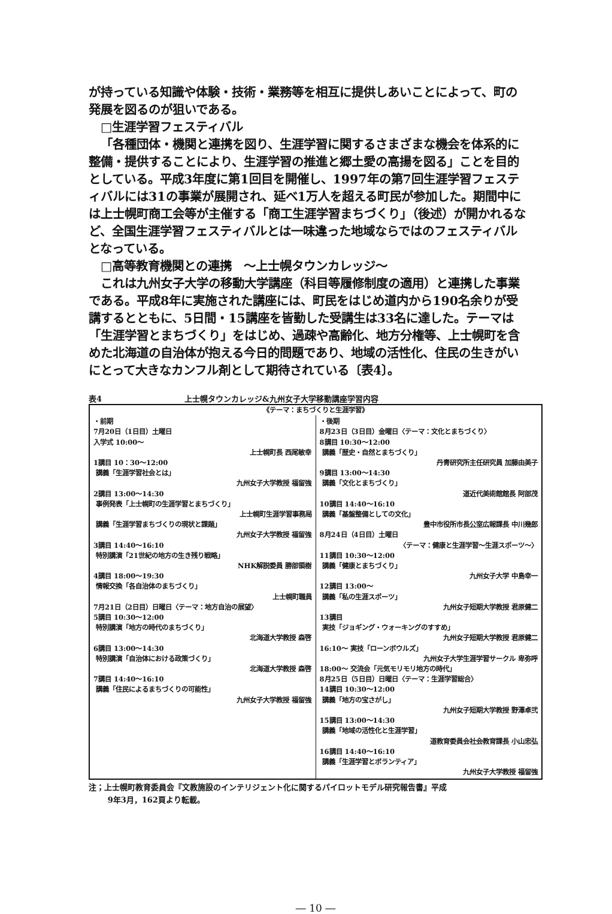が持っている知識や体験・技術・業務等を相互に提供しあいことによって、町の発展を図るのが狙いである。
□生涯学習フェスティバル
「各種団体・機関と連携を図り、生涯学習に関するさまざまな機会を体系的に整備・提供することにより、生涯学習の推進と郷土愛の高揚を図る」ことを目的としている。平成3年度に第1回目を開催し、1997年の第7回生涯学習フェスティバルには31の事業が展開され、延べ1万人を超える町民が参加した。期間中には上士幌町商工会等が主催する「商工生涯学習まちづくり」（後述）が開かれるなど、全国生涯学習フェスティバルとは一味違った地域ならではのフェスティバルとなっている。
□高等教育機関との連携　～上士幌タウンカレッジ～
これは九州女子大学の移動大学講座（科目等履修制度の適用）と連携した事業である。平成8年に実施された講座には、町民をはじめ道内から190名余りが受講するとともに、5日間・15講座を皆勤した受講生は33名に達した。テーマは「生涯学習とまちづくり」をはじめ、過疎や高齢化、地方分権等、上士幌町を含めた北海道の自治体が抱える今日的問題であり、地域の活性化、住民の生きがいにとって大きなカンフル剤として期待されている〔表4〕。
表4 上士幌タウンカレッジ&九州女子大学移動講座学習内容
| 《テーマ：まちづくりと生涯学習》 | |
| ・前期 7月20日（1日目）土曜日 入学式 10:00～ 上士幌町長 西尾敏幸 1講目 10：30～12:00 講義「生涯学習社会とは」 九州女子大学教授 福留強 2講目 13:00～14:30 事例発表「上士幌町の生涯学習とまちづくり」 上士幌町生涯学習事務局 講義「生涯学習まちづくりの現状と課題」 九州女子大学教授 福留強 3講目 14:40～16:10 特別講演「21世紀の地方の生き残り戦略」 NHK解説委員 勝部領樹 4講目 18:00～19:30 情報交換「各自治体のまちづくり」 上士幌町職員 7月21日（2日目）日曜日〈テーマ：地方自治の展望〉 5講目 10:30～12:00 特別講演「地方の時代のまちづくり」 北海道大学教授 森啓 6講目 13:00～14:30 特別講演「自治体における政策づくり」 北海道大学教授 森啓 7講目 14:40～16:10 講義「住民によるまちづくりの可能性」 九州女子大学教授 福留強 | ・後期 8月23日（3日目）金曜日〈テーマ：文化とまちづくり〉 8講目 10:30～12:00 講義「歴史・自然とまちづくり」 丹青研究所主任研究員 加藤由美子 9講目 13:00～14:30 講義「文化とまちづくり」 道近代美術館館長 阿部茂 10講目 14:40～16:10 講義「基盤整備としての文化」 豊中市役所市長公室広報課長 中川幾郎 8月24日（4日目）土曜日 〈テーマ：健康と生涯学習～生涯スポーツ～〉 11講目 10:30～12:00 講義「健康とまちづくり」 九州女子大学 中島幸一 12講目 13:00～ 講義「私の生涯スポーツ」 九州女子短期大学教授 君原健二 13講目 実技「ジョギング・ウォーキングのすすめ」 九州女子短期大学教授 君原健二 16:10～ 実技「ローンボウルズ」 九州女子大学生涯学習サークル 卑弥呼 18:00～ 交流会「元気モリモリ地方の時代」 8月25日（5日目）日曜日〈テーマ：生涯学習総合〉 14講目 10:30～12:00 講義「地方の宝さがし」 九州女子短期大学教授 野澤卓弐 15講目 13:00～14:30 講義「地域の活性化と生涯学習」 道教育委員会社会教育課長 小山忠弘 16講目 14:40～16:10 講義「生涯学習とボランティア」 九州女子大学教授 福留強 |
注；上士幌町教育委員会『文教施設のインテリジェント化に関するパイロットモデル研究報告書』平成
9年3月，162頁より転載。
― 10 ―